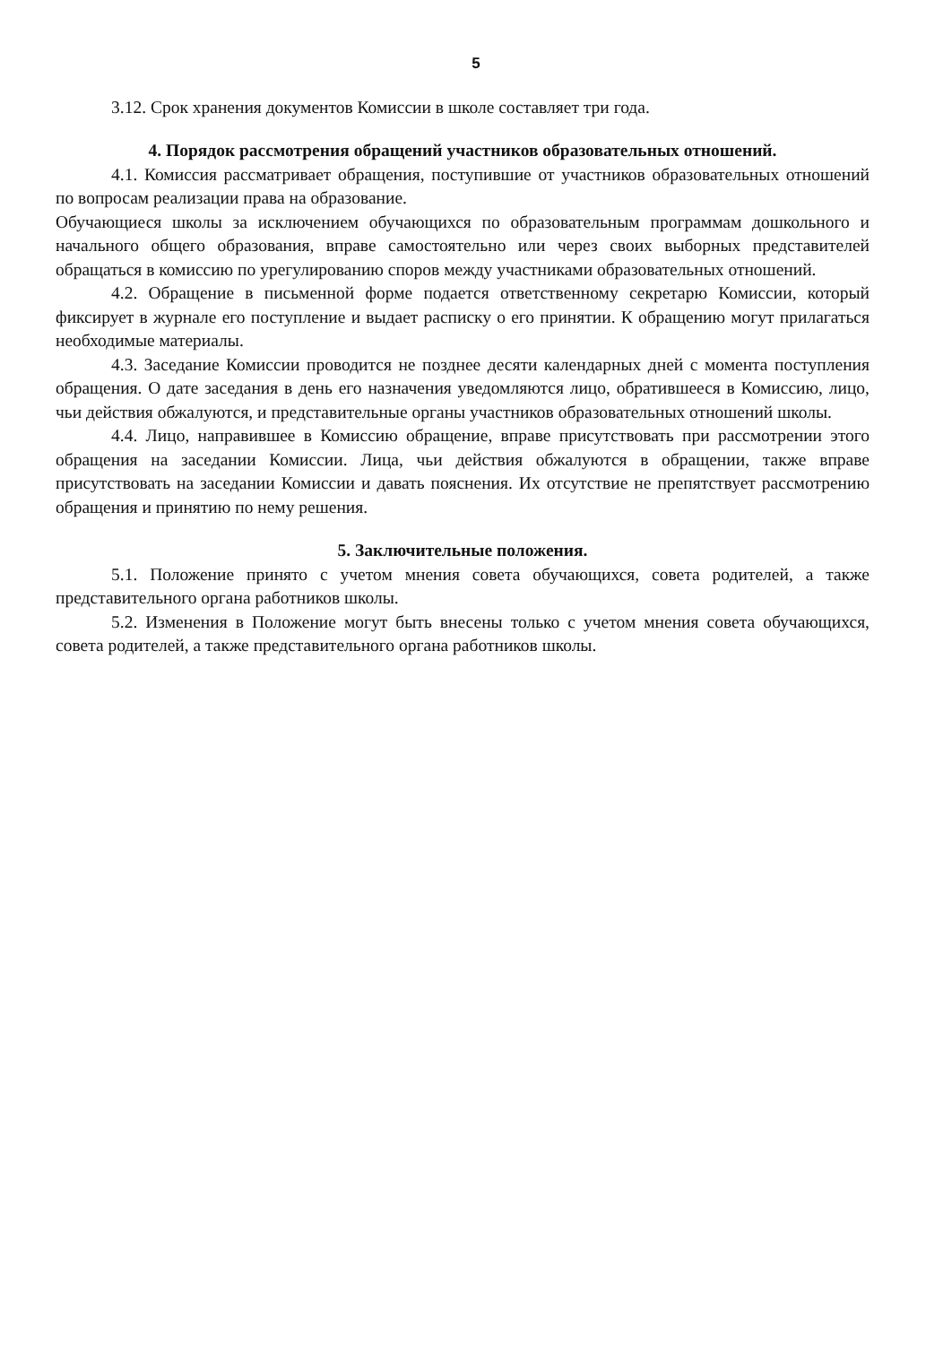5
3.12. Срок хранения документов Комиссии в школе составляет три года.
4. Порядок рассмотрения обращений участников образовательных отношений.
4.1. Комиссия рассматривает обращения, поступившие от участников образовательных отношений по вопросам реализации права на образование.
Обучающиеся школы за исключением обучающихся по образовательным программам дошкольного и начального общего образования, вправе самостоятельно или через своих выборных представителей обращаться в комиссию по урегулированию споров между участниками образовательных отношений.
4.2. Обращение в письменной форме подается ответственному секретарю Комиссии, который фиксирует в журнале его поступление и выдает расписку о его принятии. К обращению могут прилагаться необходимые материалы.
4.3. Заседание Комиссии проводится не позднее десяти календарных дней с момента поступления обращения. О дате заседания в день его назначения уведомляются лицо, обратившееся в Комиссию, лицо, чьи действия обжалуются, и представительные органы участников образовательных отношений школы.
4.4. Лицо, направившее в Комиссию обращение, вправе присутствовать при рассмотрении этого обращения на заседании Комиссии. Лица, чьи действия обжалуются в обращении, также вправе присутствовать на заседании Комиссии и давать пояснения. Их отсутствие не препятствует рассмотрению обращения и принятию по нему решения.
5. Заключительные положения.
5.1. Положение принято с учетом мнения совета обучающихся, совета родителей, а также представительного органа работников школы.
5.2. Изменения в Положение могут быть внесены только с учетом мнения совета обучающихся, совета родителей, а также представительного органа работников школы.